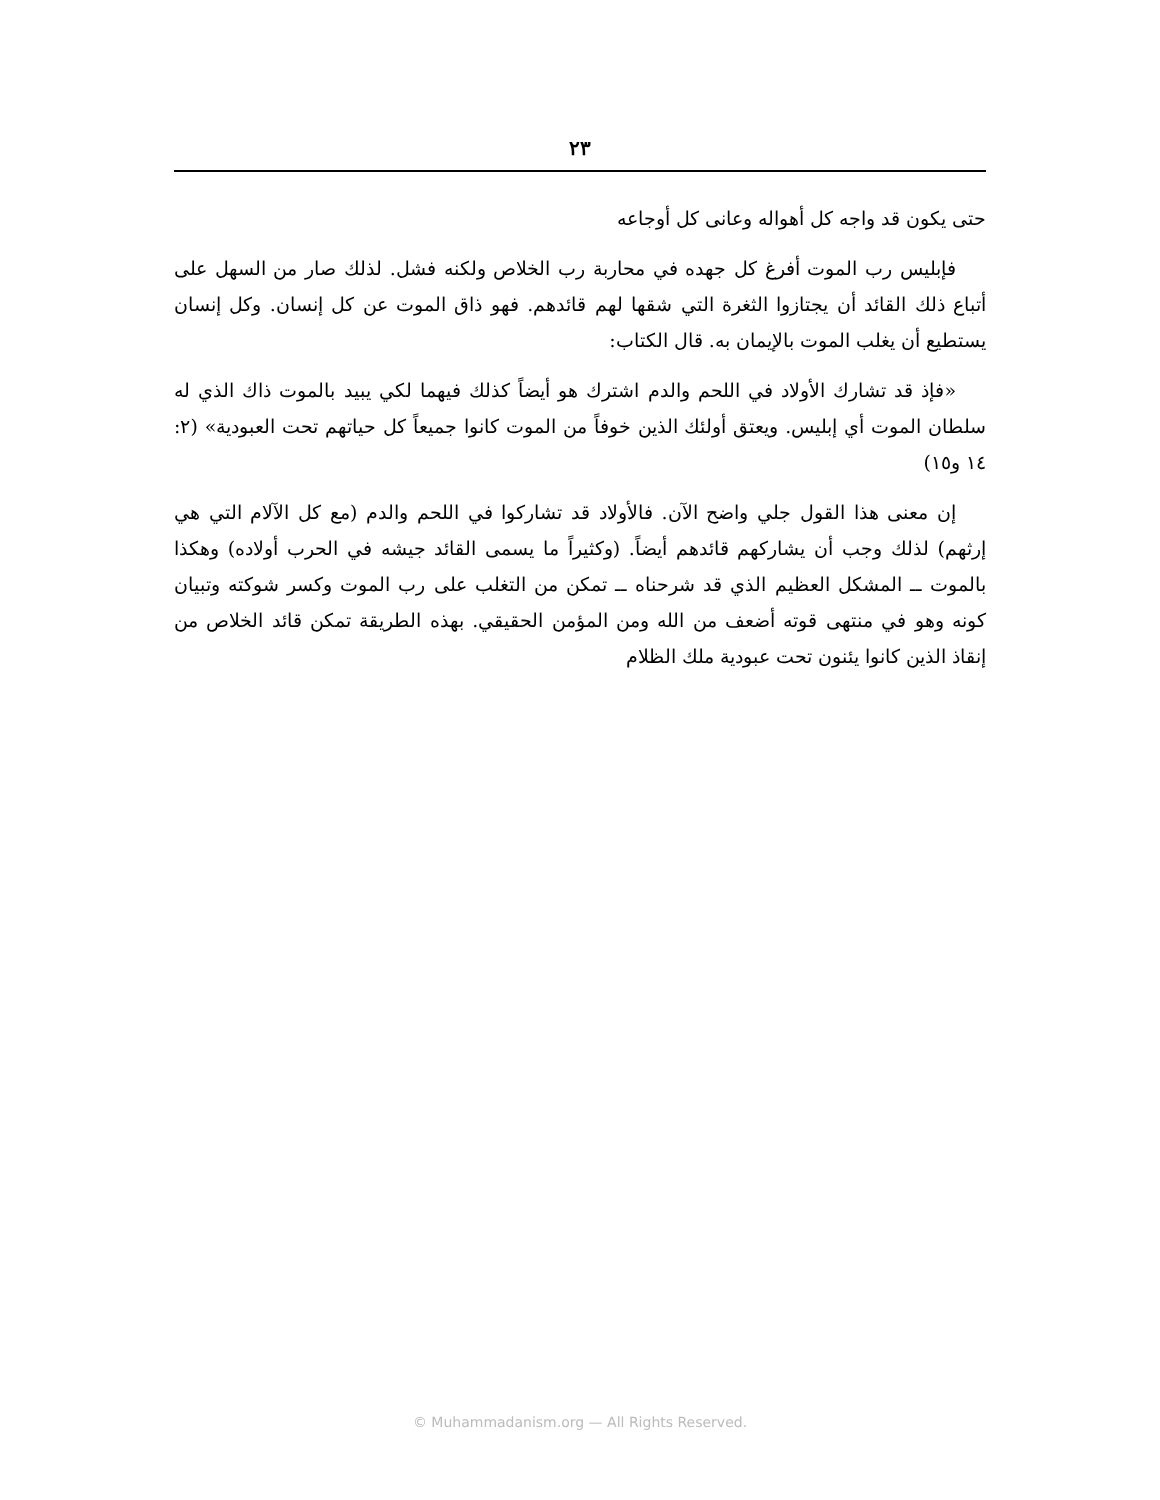٢٣
حتى يكون قد واجه كل أهواله وعانى كل أوجاعه
فإبليس رب الموت أفرغ كل جهده في محاربة رب الخلاص ولكنه فشل. لذلك صار من السهل على أتباع ذلك القائد أن يجتازوا الثغرة التي شقها لهم قائدهم. فهو ذاق الموت عن كل إنسان. وكل إنسان يستطيع أن يغلب الموت بالإيمان به. قال الكتاب:
«فإذ قد تشارك الأولاد في اللحم والدم اشترك هو أيضاً كذلك فيهما لكي يبيد بالموت ذاك الذي له سلطان الموت أي إبليس. ويعتق أولئك الذين خوفاً من الموت كانوا جميعاً كل حياتهم تحت العبودية» (٢: ١٤ و١٥)
إن معنى هذا القول جلي واضح الآن. فالأولاد قد تشاركوا في اللحم والدم (مع كل الآلام التي هي إرثهم) لذلك وجب أن يشاركهم قائدهم أيضاً. (وكثيراً ما يسمى القائد جيشه في الحرب أولاده) وهكذا بالموت ــ المشكل العظيم الذي قد شرحناه ــ تمكن من التغلب على رب الموت وكسر شوكته وتبيان كونه وهو في منتهى قوته أضعف من الله ومن المؤمن الحقيقي. بهذه الطريقة تمكن قائد الخلاص من إنقاذ الذين كانوا يئنون تحت عبودية ملك الظلام
© Muhammadanism.org — All Rights Reserved.